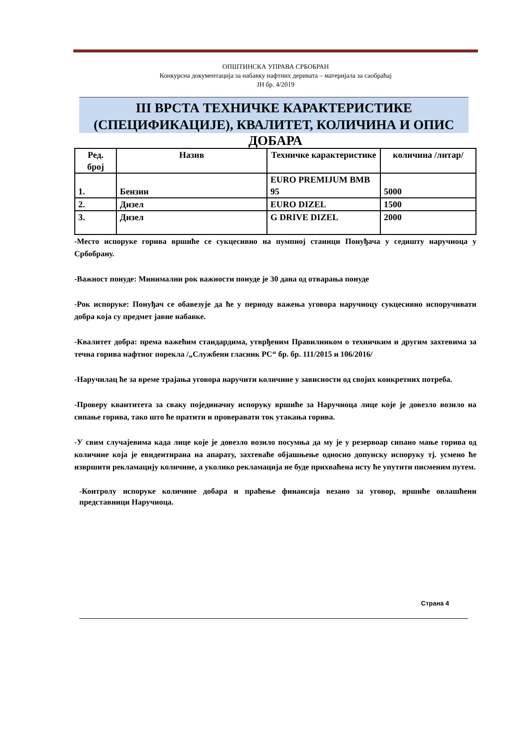ОПШТИНСКА УПРАВА СРБОБРАН
Конкурсна документација за набавку нафтних деривата – материјала за саобраћај
ЈН бр. 4/2019
III ВРСТА ТЕХНИЧКЕ КАРАКТЕРИСТИКЕ (СПЕЦИФИКАЦИЈЕ), КВАЛИТЕТ, КОЛИЧИНА И ОПИС
ДОБАРА
| Ред. број | Назив | Техничке карактеристике | количина /литар/ |
| --- | --- | --- | --- |
| 1. | Бензин | EURO PREMIJUM BMB 95 | 5000 |
| 2. | Дизел | EURO DIZEL | 1500 |
| 3. | Дизел | G DRIVE DIZEL | 2000 |
-Место испоруке горива вршиће се сукцесивно на пумпној станици Понуђача у седишту наручиоца у Србобрану.
-Важност понуде: Минимални рок важности понуде је 30 дана од отварања понуде
-Рок испоруке: Понуђач се обавезује да ће у периоду важења уговора наручиоцу сукцесивно испоручивати добра која су предмет јавне набавке.
-Квалитет добра: према важећим стандардима, утврђеним Правилником о техничким и другим захтевима за течна горива нафтног порекла /„Службени гласник РС“ бр. бр. 111/2015 и 106/2016/
-Наручилац ће за време трајања уговора наручити количине у зависности од својих конкретних потреба.
-Проверу квантитета за сваку појединачну испоруку вршиће за Наручиоца лице које је довезло возило на сипање горива, тако што ће пратити и проверавати ток утакања горива.
-У свим случајевима када лице које је довезло возило посумња да му је у резервоар сипано мање горива од количине која је евидентирана на апарату, захтеваће објашњење односно допунску испоруку тј. усмено ће извршити рекламацију количине, а уколико рекламација не буде прихваћена исту ће упутити писменим путем.
-Контролу испоруке количине добара и праћење финансија везано за уговор, вршиће овлашћени представници Наручиоца.
Страна 4